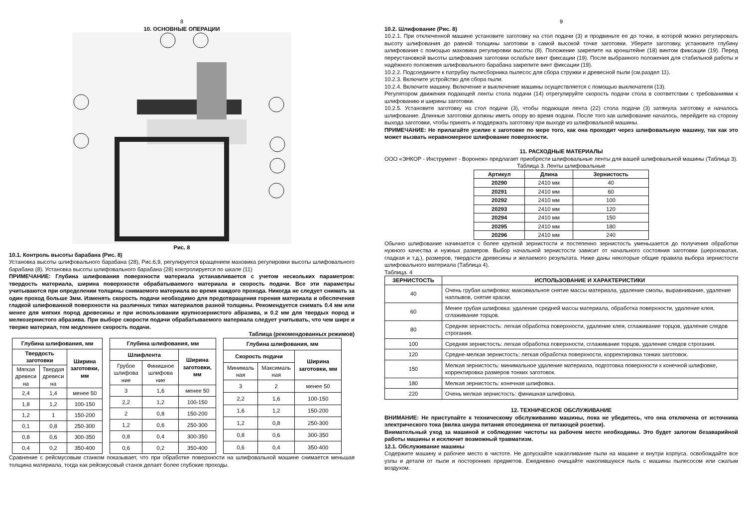8
10. ОСНОВНЫЕ ОПЕРАЦИИ
Рис. 8
10.1. Контроль высоты барабана (Рис. 8)
Установка высоты шлифовального барабана (28), Рис.6,9, регулируется вращением маховика регулировки высоты шлифовального барабана (8). Установка высоты шлифовального барабана (28) контролируется по шкале (11)
ПРИМЕЧАНИЕ: Глубина шлифования поверхности материала устанавливается с учетом нескольких параметров: твердость материала, ширина поверхности обрабатываемого материала и скорость подачи. Все эти параметры учитываются при определении толщины снимаемого материала во время каждого прохода. Никогда не следует снимать за один проход больше 3мм. Изменять скорость подачи необходимо для предотвращения горения материала и обеспечения гладкой шлифованной поверхности на различных типах материалов разной толщины. Рекомендуется снимать 0.4 мм или менее для мягких пород древесины и при использовании крупнозернистого абразива, и 0.2 мм для твердых пород и мелкозернистого абразива. При выборе скорости подачи обрабатываемого материала следует учитывать, что чем шире и тверже материал, тем медленнее скорость подачи.
Таблица (рекомендованных режимов)
| Глубина шлифования, мм | | |
| --- | --- | --- |
| Твердость заготовки | | Ширина заготовки, мм |
| Мягкая древеси на | Твердая древеси на | |
| 2,4 | 1,4 | менее 50 |
| 1,8 | 1,2 | 100-150 |
| 1,2 | 1 | 150-200 |
| 0,1 | 0,8 | 250-300 |
| 0,8 | 0,6 | 300-350 |
| 0,4 | 0,2 | 350-400 |
| Глубина шлифования, мм | | |
| --- | --- | --- |
| Шлифлента | | Ширина заготовки, мм |
| Грубое шлифова ние | Финишное шлифова ние | |
| 3 | 1,6 | менее 50 |
| 2,2 | 1,2 | 100-150 |
| 2 | 0,8 | 150-200 |
| 1,2 | 0,6 | 250-300 |
| 0,8 | 0,4 | 300-350 |
| 0,6 | 0,2 | 350-400 |
| Глубина шлифования, мм | | |
| --- | --- | --- |
| Скорость подачи | | Ширина заготовки, мм |
| Минималь ная | Максималь ная | |
| 3 | 2 | менее 50 |
| 2,2 | 1,6 | 100-150 |
| 1,6 | 1,2 | 150-200 |
| 1,2 | 0,8 | 250-300 |
| 0,8 | 0,6 | 300-350 |
| 0,6 | 0,4 | 350-400 |
Сравнение с рейсмусовым станком показывает, что при обработке поверхности на шлифовальной машине снимается меньшая толщина материала, тогда как рейсмусовый станок делает более глубокие проходы.
9
10.2. Шлифование (Рис. 8)
10.2.1. При отключенной машине установите заготовку на стол подачи (3) и продвиньте ее до точки, в которой можно регулировать высоту шлифования до равной толщины заготовки в самой высокой точке заготовки. Уберите заготовку, установите глубину шлифования с помощью маховика регулировки высоты (8). Положение закрепите на кронштейне (18) винтом фиксации (19). Перед переустановкой высоты шлифования заготовки ослабьте винт фиксации (19). После выбранного положения для стабильной работы и надёжного положения шлифовального барабана закрепите винт фиксации (19).
10.2.2. Подсоедините к патрубку пылесборника пылесос для сбора стружки и древесной пыли (см.раздел 11).
10.2.3. Включите устройство для сбора пыли.
10.2.4. Включите машину. Включение и выключение машины осуществляется с помощью выключателя (13).
Регулятором движения подающей ленты стола подачи (14) отрегулируйте скорость подачи стола в соответствии с требованиями к шлифованию и ширины заготовки.
10.2.5. Установите заготовку на стол подачи (3), чтобы подающая лента (22) стола подачи (3) затянула заготовку и началось шлифование. Длинные заготовки должны иметь опору во время подачи. После того как шлифование началось, перейдите на сторону выхода заготовки, чтобы принять и поддержать заготовку при выходе из шлифовальной машины.
ПРИМЕЧАНИЕ: Не прилагайте усилие к заготовке по мере того, как она проходит через шлифовальную машину, так как это может вызвать неравномерное шлифование поверхности.
11. РАСХОДНЫЕ МАТЕРИАЛЫ
ООО «ЭНКОР - Инструмент - Воронеж» предлагает приобрести шлифовальные ленты для вашей шлифовальной машины (Таблица 3).
Таблица 3. Ленты шлифовальные
| Артикул | Длина | Зернистость |
| --- | --- | --- |
| 20290 | 2410 мм | 40 |
| 20291 | 2410 мм | 60 |
| 20292 | 2410 мм | 100 |
| 20293 | 2410 мм | 120 |
| 20294 | 2410 мм | 150 |
| 20295 | 2410 мм | 180 |
| 20296 | 2410 мм | 240 |
Обычно шлифование начинается с более крупной зернистости и постепенно зернистость уменьшается до получения обработки нужного качества и нужных размеров. Выбор начальной зернистости зависит от начального состояния заготовки (шероховатая, гладкая и т.д.), размеров, твердости древесины и желаемого результата. Ниже даны некоторые общие правила выбора зернистости шлифовального материала (Таблица 4).
Таблица. 4
| ЗЕРНИСТОСТЬ | ИСПОЛЬЗОВАНИЕ И ХАРАКТЕРИСТИКИ |
| --- | --- |
| 40 | Очень грубая шлифовка: максимальное снятие массы материала, удаление смолы, выравнивание, удаление наплывов, снятие краски. |
| 60 | Менее грубая шлифовка: удаление средней массы материала, обработка поверхности, удаление клея, сглаживание торцов. |
| 80 | Средняя зернистость: легкая обработка поверхности, удаление клея, сглаживание торцов, удаление следов строгания. |
| 100 | Средняя зернистость: легкая обработка поверхности, сглаживание торцов, удаление следов строгания. |
| 120 | Средне-мелкая зернистость: легкая обработка поверхности, корректировка тонких заготовок. |
| 150 | Мелкая зернистость: минимальное удаление материала, подготовка поверхности к конечной шлифовке, корректировка размеров тонких заготовок. |
| 180 | Мелкая зернистость: конечная шлифовка. |
| 220 | Очень мелкая зернистость: финишная шлифовка. |
12. ТЕХНИЧЕСКОЕ ОБСЛУЖИВАНИЕ
ВНИМАНИЕ: Не приступайте к техническому обслуживанию машины, пока не убедитесь, что она отключена от источника электрического тока (вилка шнура питания отсоединена от питающей розетки).
Внимательный уход за машиной и соблюдение чистоты на рабочем месте необходимы. Это будет залогом безаварийной работы машины и исключит возможный травматизм.
12.1. Обслуживание машины
Содержите машину и рабочее место в чистоте. Не допускайте накапливание пыли на машине и внутри корпуса. освобождайте все узлы и детали от пыли и посторонних предметов. Ежедневно очищайте накопившуюся пыль с машины пылесосом или сжатым воздухом.